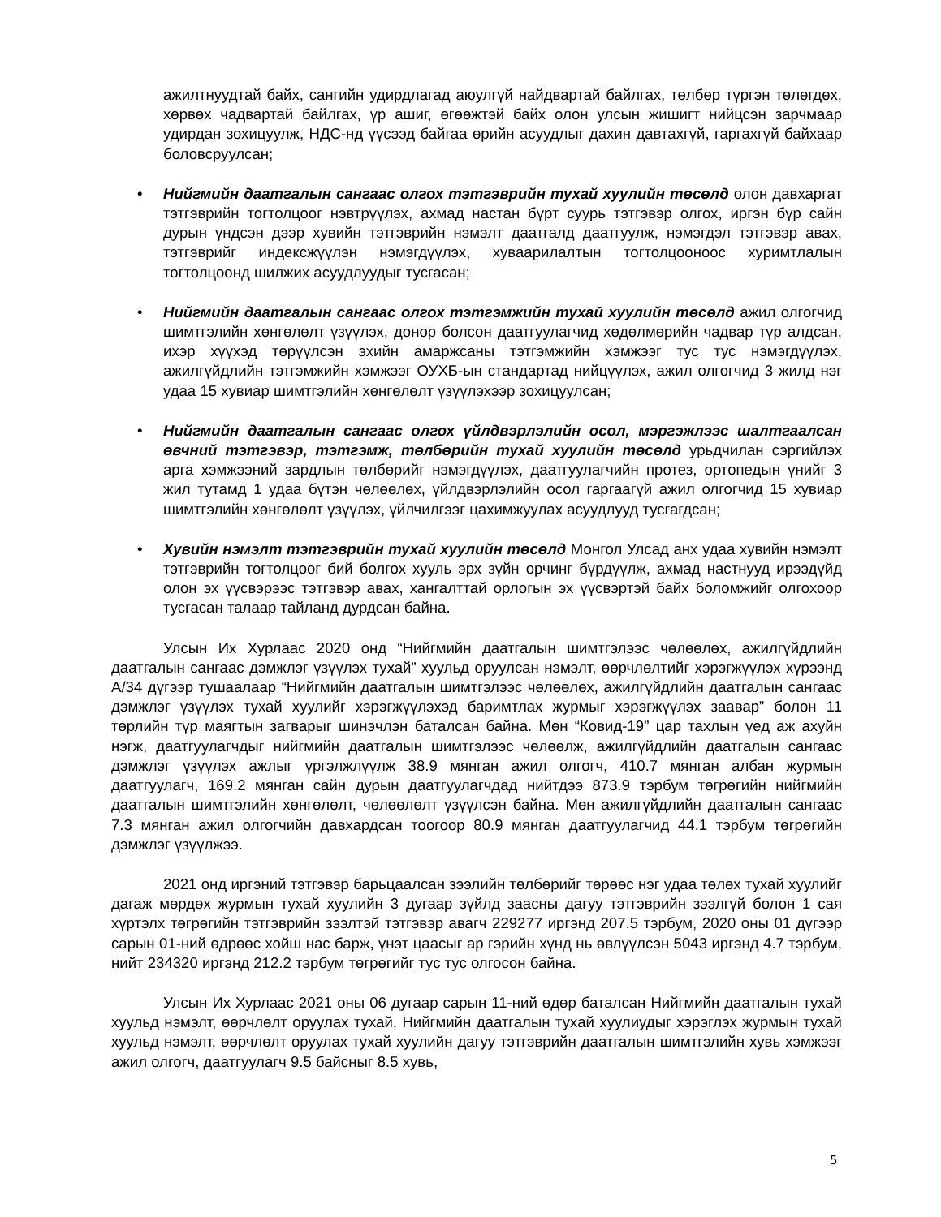ажилтнуудтай байх, сангийн удирдлагад аюулгүй найдвартай байлгах, төлбөр түргэн төлөгдөх, хөрвөх чадвартай байлгах, үр ашиг, өгөөжтэй байх олон улсын жишигт нийцсэн зарчмаар удирдан зохицуулж, НДС-нд үүсээд байгаа өрийн асуудлыг дахин давтахгүй, гаргахгүй байхаар боловсруулсан;
• Нийгмийн даатгалын сангаас олгох тэтгэврийн тухай хуулийн төсөлд олон давхаргат тэтгэврийн тогтолцоог нэвтрүүлэх, ахмад настан бүрт суурь тэтгэвэр олгох, иргэн бүр сайн дурын үндсэн дээр хувийн тэтгэврийн нэмэлт даатгалд даатгуулж, нэмэгдэл тэтгэвэр авах, тэтгэврийг индексжүүлэн нэмэгдүүлэх, хуваарилалтын тогтолцооноос хуримтлалын тогтолцоонд шилжих асуудлуудыг тусгасан;
• Нийгмийн даатгалын сангаас олгох тэтгэмжийн тухай хуулийн төсөлд ажил олгогчид шимтгэлийн хөнгөлөлт үзүүлэх, донор болсон даатгуулагчид хөдөлмөрийн чадвар түр алдсан, ихэр хүүхэд төрүүлсэн эхийн амаржсаны тэтгэмжийн хэмжээг тус тус нэмэгдүүлэх, ажилгүйдлийн тэтгэмжийн хэмжээг ОУХБ-ын стандартад нийцүүлэх, ажил олгогчид 3 жилд нэг удаа 15 хувиар шимтгэлийн хөнгөлөлт үзүүлэхээр зохицуулсан;
• Нийгмийн даатгалын сангаас олгох үйлдвэрлэлийн осол, мэргэжлээс шалтгаалсан өвчний тэтгэвэр, тэтгэмж, төлбөрийн тухай хуулийн төсөлд урьдчилан сэргийлэх арга хэмжээний зардлын төлбөрийг нэмэгдүүлэх, даатгуулагчийн протез, ортопедын үнийг 3 жил тутамд 1 удаа бүтэн чөлөөлөх, үйлдвэрлэлийн осол гаргаагүй ажил олгогчид 15 хувиар шимтгэлийн хөнгөлөлт үзүүлэх, үйлчилгээг цахимжуулах асуудлууд тусгагдсан;
• Хувийн нэмэлт тэтгэврийн тухай хуулийн төсөлд Монгол Улсад анх удаа хувийн нэмэлт тэтгэврийн тогтолцоог бий болгох хууль эрх зүйн орчинг бүрдүүлж, ахмад настнууд ирээдүйд олон эх үүсвэрээс тэтгэвэр авах, хангалттай орлогын эх үүсвэртэй байх боломжийг олгохоор тусгасан талаар тайланд дурдсан байна.
Улсын Их Хурлаас 2020 онд “Нийгмийн даатгалын шимтгэлээс чөлөөлөх, ажилгүйдлийн даатгалын сангаас дэмжлэг үзүүлэх тухай” хуульд оруулсан нэмэлт, өөрчлөлтийг хэрэгжүүлэх хүрээнд А/34 дүгээр тушаалаар “Нийгмийн даатгалын шимтгэлээс чөлөөлөх, ажилгүйдлийн даатгалын сангаас дэмжлэг үзүүлэх тухай хуулийг хэрэгжүүлэхэд баримтлах журмыг хэрэгжүүлэх заавар” болон 11 төрлийн түр маягтын загварыг шинэчлэн баталсан байна. Мөн “Ковид-19” цар тахлын үед аж ахуйн нэгж, даатгуулагчдыг нийгмийн даатгалын шимтгэлээс чөлөөлж, ажилгүйдлийн даатгалын сангаас дэмжлэг үзүүлэх ажлыг үргэлжлүүлж 38.9 мянган ажил олгогч, 410.7 мянган албан журмын даатгуулагч, 169.2 мянган сайн дурын даатгуулагчдад нийтдээ 873.9 тэрбум төгрөгийн нийгмийн даатгалын шимтгэлийн хөнгөлөлт, чөлөөлөлт үзүүлсэн байна. Мөн ажилгүйдлийн даатгалын сангаас 7.3 мянган ажил олгогчийн давхардсан тоогоор 80.9 мянган даатгуулагчид 44.1 тэрбум төгрөгийн дэмжлэг үзүүлжээ.
2021 онд иргэний тэтгэвэр барьцаалсан зээлийн төлбөрийг төрөөс нэг удаа төлөх тухай хуулийг дагаж мөрдөх журмын тухай хуулийн 3 дугаар зүйлд заасны дагуу тэтгэврийн зээлгүй болон 1 сая хүртэлх төгрөгийн тэтгэврийн зээлтэй тэтгэвэр авагч 229277 иргэнд 207.5 тэрбум, 2020 оны 01 дүгээр сарын 01-ний өдрөөс хойш нас барж, үнэт цаасыг ар гэрийн хүнд нь өвлүүлсэн 5043 иргэнд 4.7 тэрбум, нийт 234320 иргэнд 212.2 тэрбум төгрөгийг тус тус олгосон байна.
Улсын Их Хурлаас 2021 оны 06 дугаар сарын 11-ний өдөр баталсан Нийгмийн даатгалын тухай хуульд нэмэлт, өөрчлөлт оруулах тухай, Нийгмийн даатгалын тухай хуулиудыг хэрэглэх журмын тухай хуульд нэмэлт, өөрчлөлт оруулах тухай хуулийн дагуу тэтгэврийн даатгалын шимтгэлийн хувь хэмжээг ажил олгогч, даатгуулагч 9.5 байсныг 8.5 хувь,
5